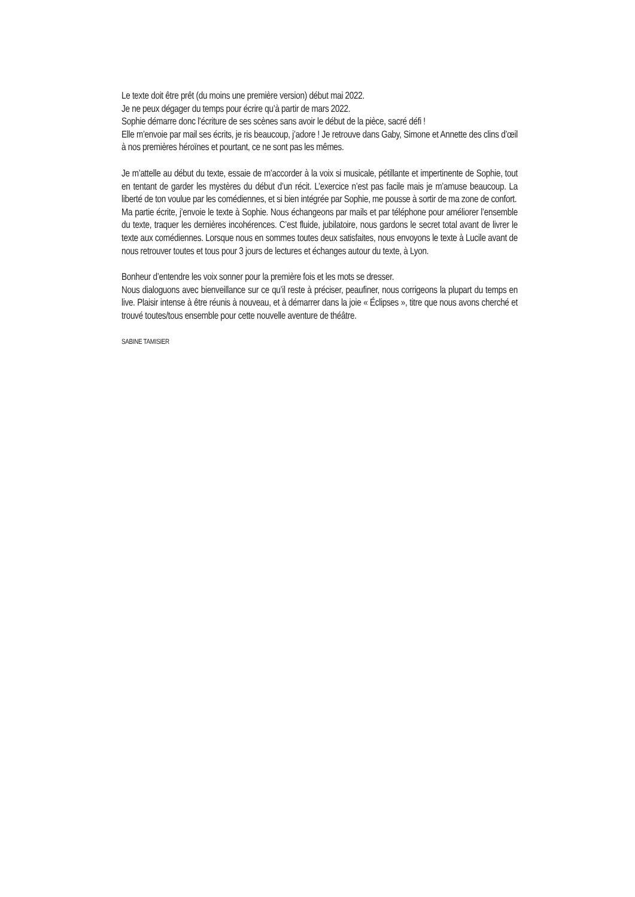Le texte doit être prêt (du moins une première version) début mai 2022.
Je ne peux dégager du temps pour écrire qu’à partir de mars 2022.
Sophie démarre donc l’écriture de ses scènes sans avoir le début de la pièce, sacré défi !
Elle m’envoie par mail ses écrits, je ris beaucoup, j’adore ! Je retrouve dans Gaby, Simone et Annette des clins d’œil à nos premières héroïnes et pourtant, ce ne sont pas les mêmes.
Je m’attelle au début du texte, essaie de m’accorder à la voix si musicale, pétillante et impertinente de Sophie, tout en tentant de garder les mystères du début d’un récit. L’exercice n’est pas facile mais je m’amuse beaucoup. La liberté de ton voulue par les comédiennes, et si bien intégrée par Sophie, me pousse à sortir de ma zone de confort.
Ma partie écrite, j’envoie le texte à Sophie. Nous échangeons par mails et par téléphone pour améliorer l’ensemble du texte, traquer les dernières incohérences. C’est fluide, jubilatoire, nous gardons le secret total avant de livrer le texte aux comédiennes. Lorsque nous en sommes toutes deux satisfaites, nous envoyons le texte à Lucile avant de nous retrouver toutes et tous pour 3 jours de lectures et échanges autour du texte, à Lyon.
Bonheur d’entendre les voix sonner pour la première fois et les mots se dresser.
Nous dialoguons avec bienveillance sur ce qu’il reste à préciser, peaufiner, nous corrigeons la plupart du temps en live. Plaisir intense à être réunis à nouveau, et à démarrer dans la joie « Éclipses », titre que nous avons cherché et trouvé toutes/tous ensemble pour cette nouvelle aventure de théâtre.
SABINE TAMISIER